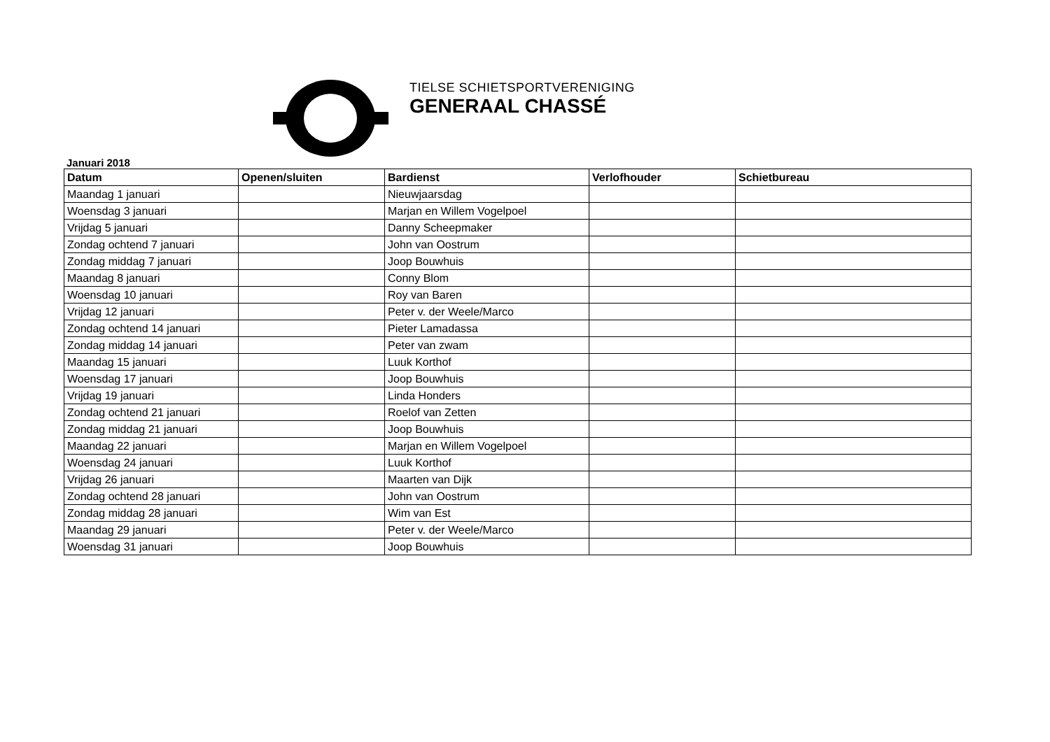TIELSE SCHIETSPORTVERENIGING
GENERAAL CHASSÉ
Januari 2018
| Datum | Openen/sluiten | Bardienst | Verlofhouder | Schietbureau |
| --- | --- | --- | --- | --- |
| Maandag 1 januari | | Nieuwjaarsdag | | |
| Woensdag 3 januari | | Marjan en Willem Vogelpoel | | |
| Vrijdag 5 januari | | Danny Scheepmaker | | |
| Zondag ochtend 7 januari | | John van Oostrum | | |
| Zondag middag 7 januari | | Joop Bouwhuis | | |
| Maandag 8 januari | | Conny Blom | | |
| Woensdag 10 januari | | Roy van Baren | | |
| Vrijdag 12 januari | | Peter v. der Weele/Marco | | |
| Zondag ochtend 14 januari | | Pieter Lamadassa | | |
| Zondag middag 14 januari | | Peter van zwam | | |
| Maandag 15 januari | | Luuk Korthof | | |
| Woensdag 17 januari | | Joop Bouwhuis | | |
| Vrijdag 19 januari | | Linda Honders | | |
| Zondag ochtend 21 januari | | Roelof van Zetten | | |
| Zondag middag 21 januari | | Joop Bouwhuis | | |
| Maandag 22 januari | | Marjan en Willem Vogelpoel | | |
| Woensdag 24 januari | | Luuk Korthof | | |
| Vrijdag 26 januari | | Maarten van Dijk | | |
| Zondag ochtend 28 januari | | John van Oostrum | | |
| Zondag middag 28 januari | | Wim van Est | | |
| Maandag 29 januari | | Peter v. der Weele/Marco | | |
| Woensdag 31 januari | | Joop Bouwhuis | | |